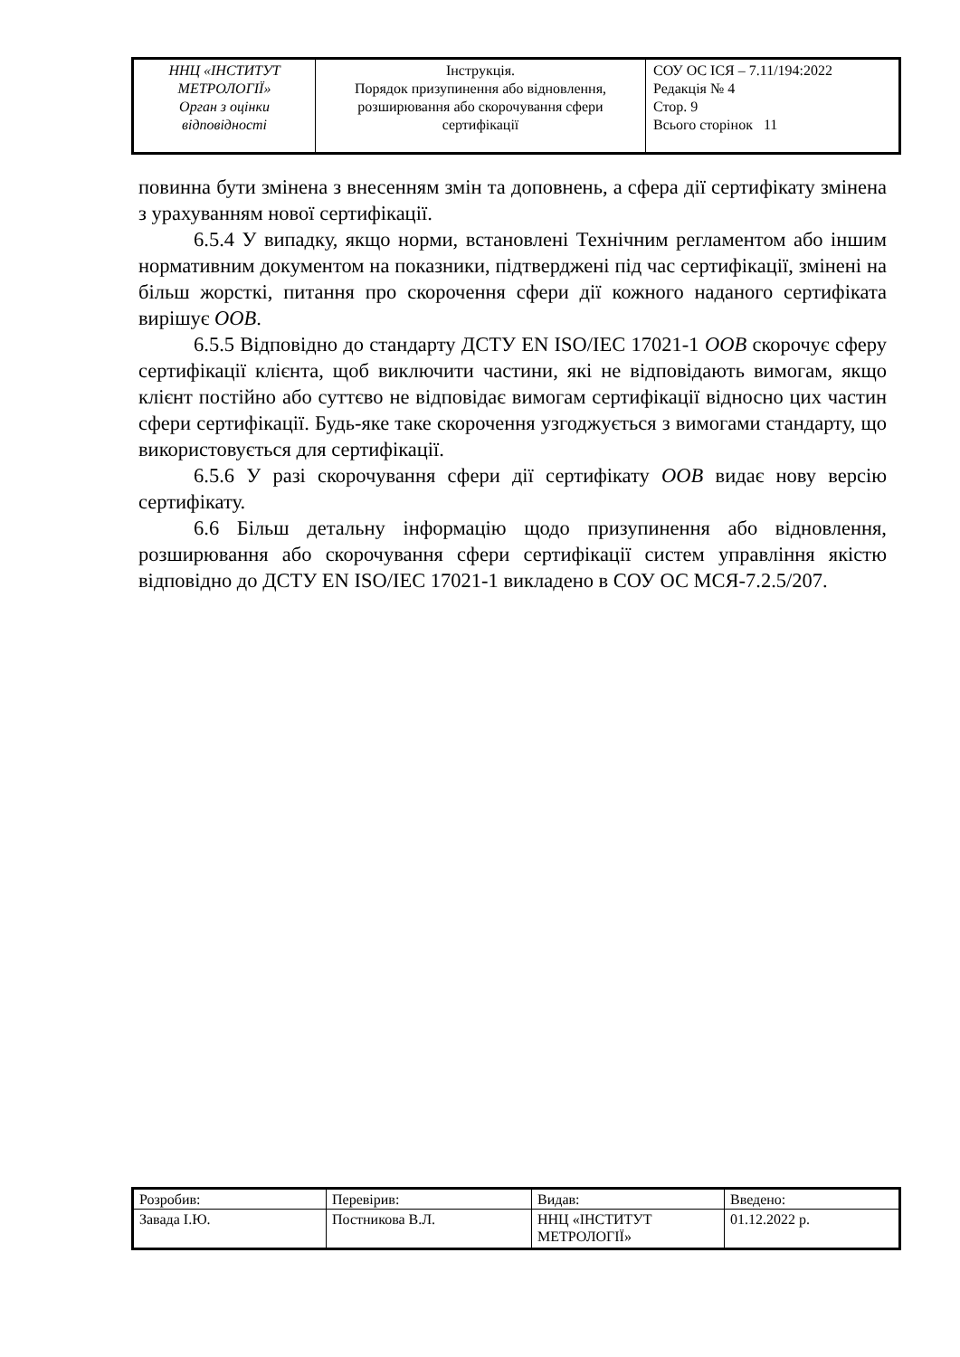| ННЦ «ІНСТИТУТ МЕТРОЛОГІЇ» Орган з оцінки відповідності | Інструкція. Порядок призупинення або відновлення, розширювання або скорочування сфери сертифікації | СОУ ОС ІСЯ – 7.11/194:2022 Редакція № 4 Стор. 9 Всього сторінок 11 |
повинна бути змінена з внесенням змін та доповнень, а сфера дії сертифікату змінена з урахуванням нової сертифікації.
6.5.4 У випадку, якщо норми, встановлені Технічним регламентом або іншим нормативним документом на показники, підтверджені під час сертифікації, змінені на більш жорсткі, питання про скорочення сфери дії кожного наданого сертифіката вирішує ООВ.
6.5.5 Відповідно до стандарту ДСТУ EN ISO/IEC 17021-1 ООВ скорочує сферу сертифікації клієнта, щоб виключити частини, які не відповідають вимогам, якщо клієнт постійно або суттєво не відповідає вимогам сертифікації відносно цих частин сфери сертифікації. Будь-яке таке скорочення узгоджується з вимогами стандарту, що використовується для сертифікації.
6.5.6 У разі скорочування сфери дії сертифікату ООВ видає нову версію сертифікату.
6.6 Більш детальну інформацію щодо призупинення або відновлення, розширювання або скорочування сфери сертифікації систем управління якістю відповідно до ДСТУ EN ISO/IEC 17021-1 викладено в СОУ ОС МСЯ-7.2.5/207.
| Розробив: | Перевірив: | Видав: | Введено: |
| Завада І.Ю. | Постникова В.Л. | ННЦ «ІНСТИТУТ МЕТРОЛОГІЇ» | 01.12.2022 р. |